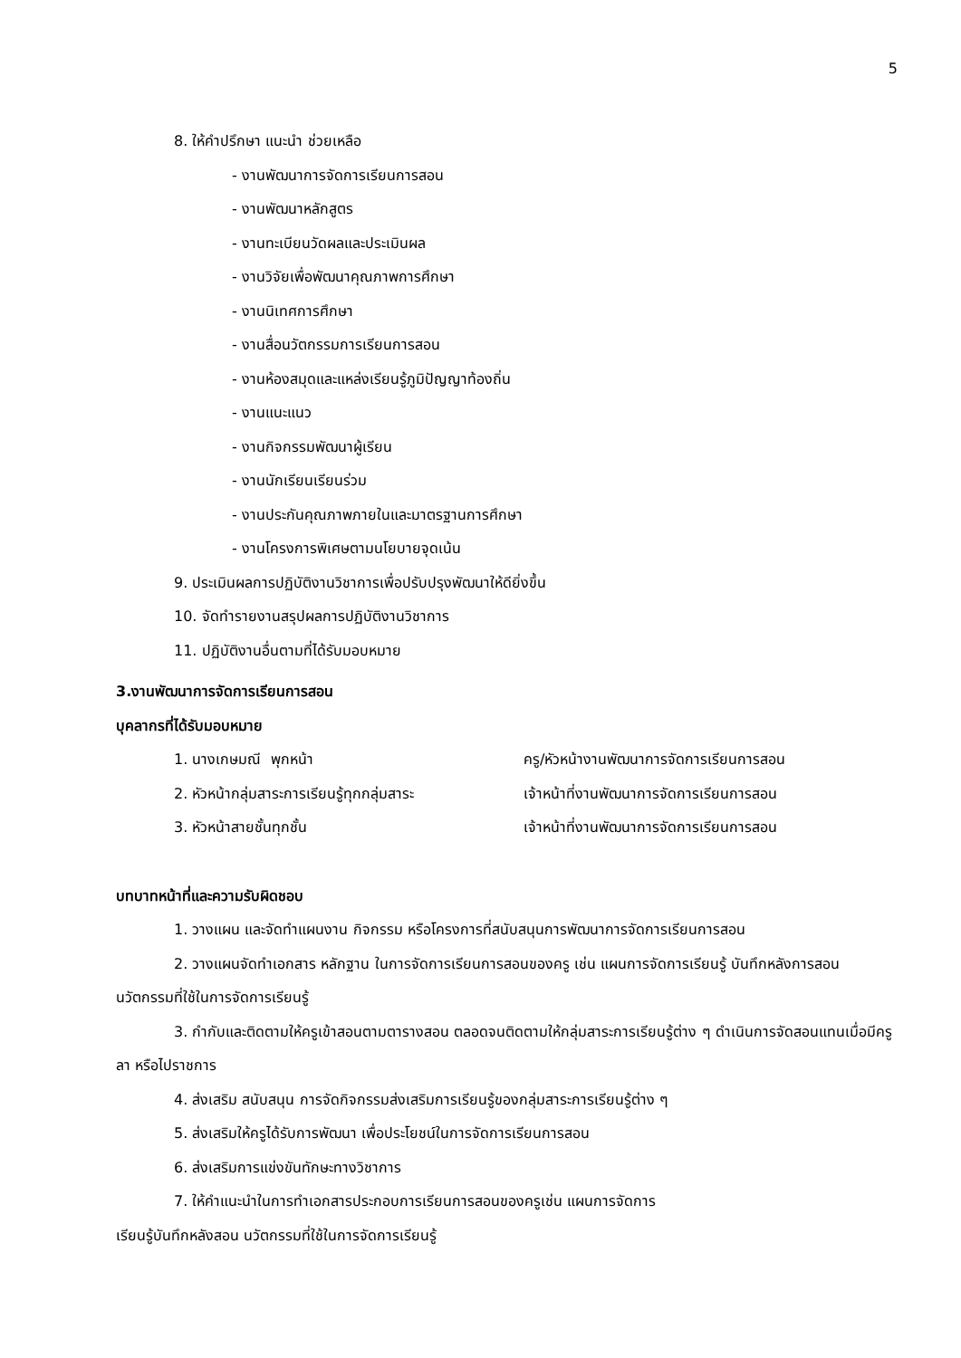5
8. ให้คำปรึกษา แนะนำ ช่วยเหลือ
- งานพัฒนาการจัดการเรียนการสอน
- งานพัฒนาหลักสูตร
- งานทะเบียนวัดผลและประเมินผล
- งานวิจัยเพื่อพัฒนาคุณภาพการศึกษา
- งานนิเทศการศึกษา
- งานสื่อนวัตกรรมการเรียนการสอน
- งานห้องสมุดและแหล่งเรียนรู้ภูมิปัญญาท้องถิ่น
- งานแนะแนว
- งานกิจกรรมพัฒนาผู้เรียน
- งานนักเรียนเรียนร่วม
- งานประกันคุณภาพภายในและมาตรฐานการศึกษา
- งานโครงการพิเศษตามนโยบายจุดเน้น
9. ประเมินผลการปฏิบัติงานวิชาการเพื่อปรับปรุงพัฒนาให้ดียิ่งขึ้น
10. จัดทำรายงานสรุปผลการปฏิบัติงานวิชาการ
11. ปฏิบัติงานอื่นตามที่ได้รับมอบหมาย
3.งานพัฒนาการจัดการเรียนการสอน
บุคลากรที่ได้รับมอบหมาย
1. นางเกษมณี พุกหน้า ครู/หัวหน้างานพัฒนาการจัดการเรียนการสอน
2. หัวหน้ากลุ่มสาระการเรียนรู้ทุกกลุ่มสาระ เจ้าหน้าที่งานพัฒนาการจัดการเรียนการสอน
3. หัวหน้าสายชั้นทุกชั้น เจ้าหน้าที่งานพัฒนาการจัดการเรียนการสอน
บทบาทหน้าที่และความรับผิดชอบ
1. วางแผน และจัดทำแผนงาน กิจกรรม หรือโครงการที่สนับสนุนการพัฒนาการจัดการเรียนการสอน
2. วางแผนจัดทำเอกสาร หลักฐาน ในการจัดการเรียนการสอนของครู เช่น แผนการจัดการเรียนรู้ บันทึกหลังการสอน นวัตกรรมที่ใช้ในการจัดการเรียนรู้
3. กำกับและติดตามให้ครูเข้าสอนตามตารางสอน ตลอดจนติดตามให้กลุ่มสาระการเรียนรู้ต่าง ๆ ดำเนินการจัดสอนแทนเมื่อมีครูลา หรือไปราชการ
4. ส่งเสริม สนับสนุน การจัดกิจกรรมส่งเสริมการเรียนรู้ของกลุ่มสาระการเรียนรู้ต่าง ๆ
5. ส่งเสริมให้ครูได้รับการพัฒนา เพื่อประโยชน์ในการจัดการเรียนการสอน
6. ส่งเสริมการแข่งขันทักษะทางวิชาการ
7. ให้คำแนะนำในการทำเอกสารประกอบการเรียนการสอนของครูเช่น แผนการจัดการ
เรียนรู้บันทึกหลังสอน นวัตกรรมที่ใช้ในการจัดการเรียนรู้